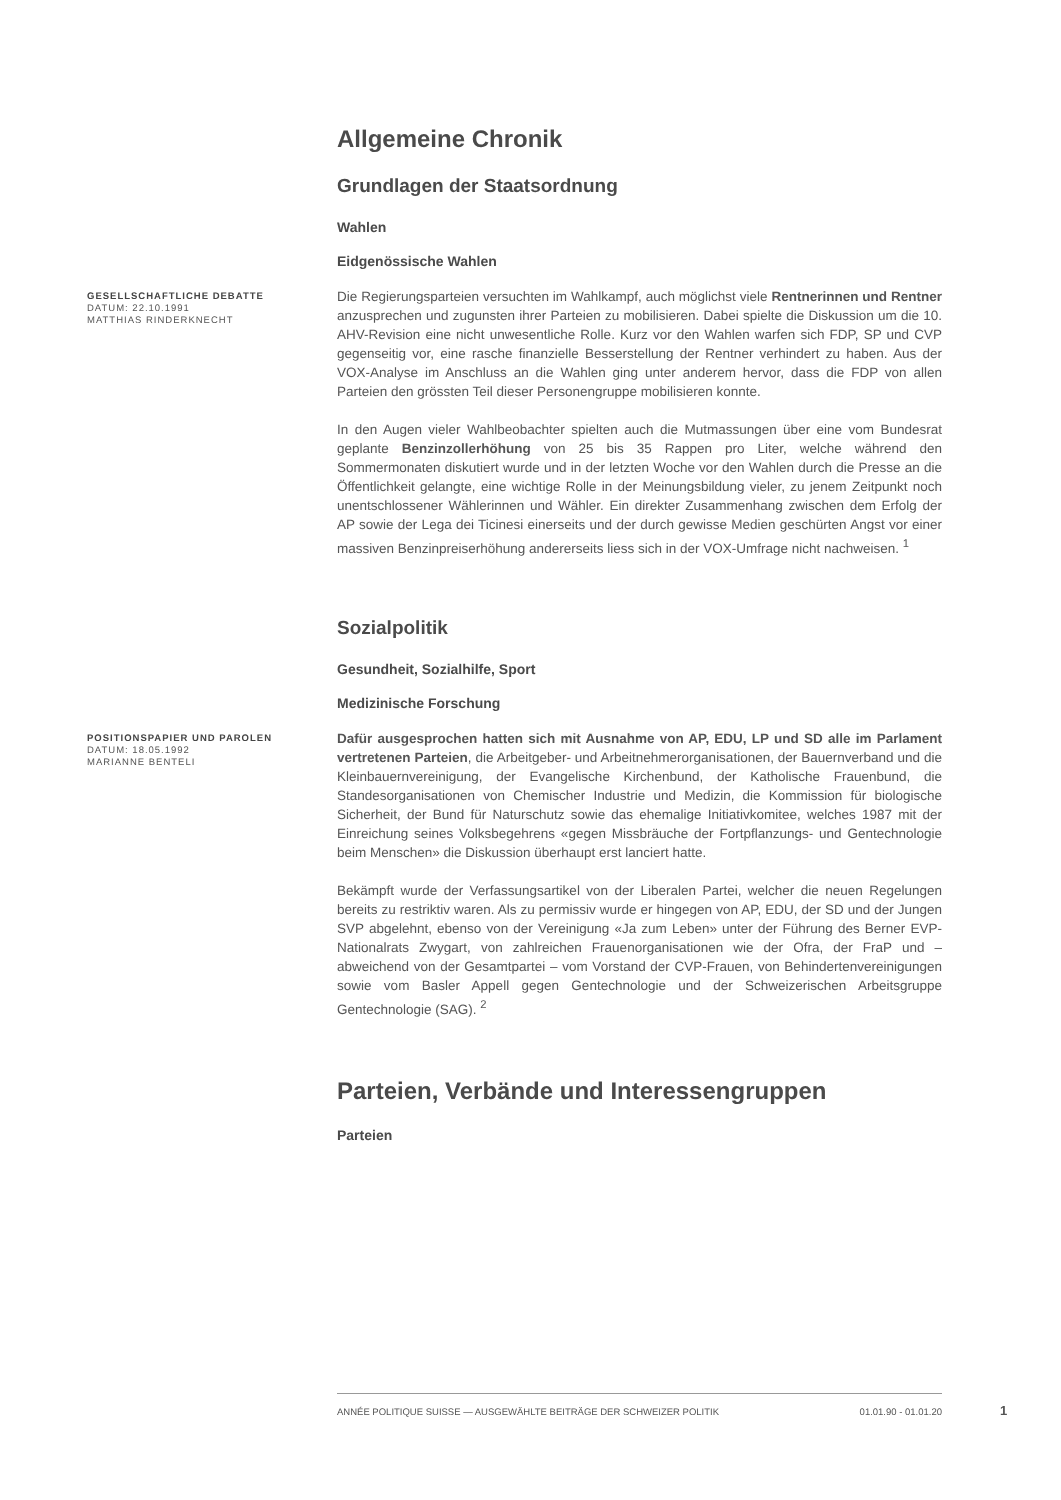Allgemeine Chronik
Grundlagen der Staatsordnung
Wahlen
Eidgenössische Wahlen
GESELLSCHAFTLICHE DEBATTE
DATUM: 22.10.1991
MATTHIAS RINDERKNECHT
Die Regierungsparteien versuchten im Wahlkampf, auch möglichst viele Rentnerinnen und Rentner anzusprechen und zugunsten ihrer Parteien zu mobilisieren. Dabei spielte die Diskussion um die 10. AHV-Revision eine nicht unwesentliche Rolle. Kurz vor den Wahlen warfen sich FDP, SP und CVP gegenseitig vor, eine rasche finanzielle Besserstellung der Rentner verhindert zu haben. Aus der VOX-Analyse im Anschluss an die Wahlen ging unter anderem hervor, dass die FDP von allen Parteien den grössten Teil dieser Personengruppe mobilisieren konnte.
In den Augen vieler Wahlbeobachter spielten auch die Mutmassungen über eine vom Bundesrat geplante Benzinzollerhöhung von 25 bis 35 Rappen pro Liter, welche während den Sommermonaten diskutiert wurde und in der letzten Woche vor den Wahlen durch die Presse an die Öffentlichkeit gelangte, eine wichtige Rolle in der Meinungsbildung vieler, zu jenem Zeitpunkt noch unentschlossener Wählerinnen und Wähler. Ein direkter Zusammenhang zwischen dem Erfolg der AP sowie der Lega dei Ticinesi einerseits und der durch gewisse Medien geschürten Angst vor einer massiven Benzinpreiserhöhung andererseits liess sich in der VOX-Umfrage nicht nachweisen. <sup>1</sup>
Sozialpolitik
Gesundheit, Sozialhilfe, Sport
Medizinische Forschung
POSITIONSPAPIER UND PAROLEN
DATUM: 18.05.1992
MARIANNE BENTELI
Dafür ausgesprochen hatten sich mit Ausnahme von AP, EDU, LP und SD alle im Parlament vertretenen Parteien, die Arbeitgeber- und Arbeitnehmerorganisationen, der Bauernverband und die Kleinbauernvereinigung, der Evangelische Kirchenbund, der Katholische Frauenbund, die Standesorganisationen von Chemischer Industrie und Medizin, die Kommission für biologische Sicherheit, der Bund für Naturschutz sowie das ehemalige Initiativkomitee, welches 1987 mit der Einreichung seines Volksbegehrens «gegen Missbräuche der Fortpflanzungs- und Gentechnologie beim Menschen» die Diskussion überhaupt erst lanciert hatte.
Bekämpft wurde der Verfassungsartikel von der Liberalen Partei, welcher die neuen Regelungen bereits zu restriktiv waren. Als zu permissiv wurde er hingegen von AP, EDU, der SD und der Jungen SVP abgelehnt, ebenso von der Vereinigung «Ja zum Leben» unter der Führung des Berner EVP-Nationalrats Zwygart, von zahlreichen Frauenorganisationen wie der Ofra, der FraP und – abweichend von der Gesamtpartei – vom Vorstand der CVP-Frauen, von Behindertenvereinigungen sowie vom Basler Appell gegen Gentechnologie und der Schweizerischen Arbeitsgruppe Gentechnologie (SAG). <sup>2</sup>
Parteien, Verbände und Interessengruppen
Parteien
ANNÉE POLITIQUE SUISSE — AUSGEWÄHLTE BEITRÄGE DER SCHWEIZER POLITIK 01.01.90 - 01.01.20
1